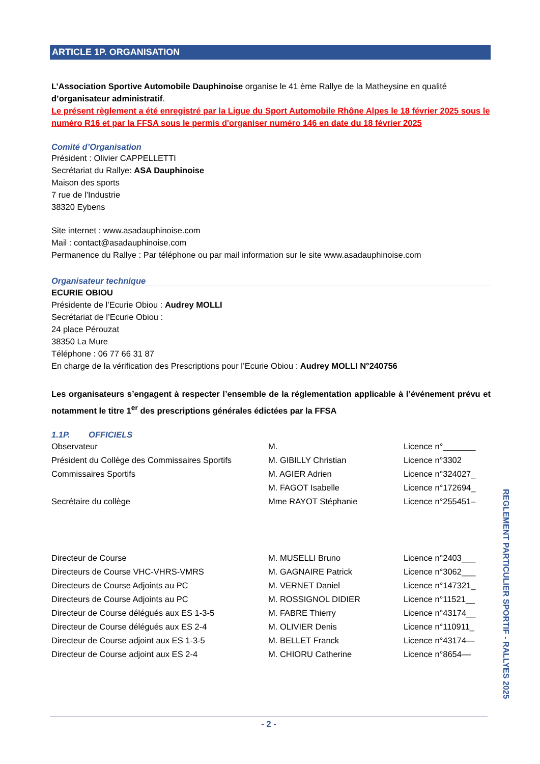ARTICLE 1P. ORGANISATION
L’Association Sportive Automobile Dauphinoise organise le 41 ème Rallye de la Matheysine en qualité d’organisateur administratif.
Le présent règlement a été enregistré par la Ligue du Sport Automobile Rhône Alpes le 18 février 2025 sous le numéro R16 et par la FFSA sous le permis d'organiser numéro 146 en date du 18 février 2025
Comité d’Organisation
Président : Olivier CAPPELLETTI
Secrétariat du Rallye: ASA Dauphinoise
Maison des sports
7 rue de l'Industrie
38320 Eybens
Site internet : www.asadauphinoise.com
Mail : contact@asadauphinoise.com
Permanence du Rallye : Par téléphone ou par mail information sur le site www.asadauphinoise.com
Organisateur technique
ECURIE OBIOU
Présidente de l’Ecurie Obiou : Audrey MOLLI
Secrétariat de l’Ecurie Obiou :
24 place Pérouzat
38350 La Mure
Téléphone : 06 77 66 31 87
En charge de la vérification des Prescriptions pour l’Ecurie Obiou : Audrey MOLLI N°240756
Les organisateurs s’engagent à respecter l’ensemble de la réglementation applicable à l’événement prévu et notamment le titre 1<sup>er</sup> des prescriptions générales édictées par la FFSA
1.1P. OFFICIELS
| Observateur | M. | Licence n°_______ |
| Président du Collège des Commissaires Sportifs | M. GIBILLY Christian | Licence n°3302 |
| Commissaires Sportifs | M. AGIER Adrien | Licence n°324027_ |
| | M. FAGOT Isabelle | Licence n°172694_ |
| Secrétaire du collège | Mme RAYOT Stéphanie | Licence n°255451– |
| Directeur de Course | M. MUSELLI Bruno | Licence n°2403___ |
| Directeurs de Course VHC-VHRS-VMRS | M. GAGNAIRE Patrick | Licence n°3062___ |
| Directeurs de Course Adjoints au PC | M. VERNET Daniel | Licence n°147321_ |
| Directeurs de Course Adjoints au PC | M. ROSSIGNOL DIDIER | Licence n°11521__ |
| Directeur de Course délégués aux ES 1-3-5 | M. FABRE Thierry | Licence n°43174__ |
| Directeur de Course délégués aux ES 2-4 | M. OLIVIER Denis | Licence n°110911_ |
| Directeur de Course adjoint aux ES 1-3-5 | M. BELLET Franck | Licence n°43174— |
| Directeur de Course adjoint aux ES 2-4 | M. CHIORU Catherine | Licence n°8654–– |
REGLEMENT PARTICULIER SPORTIF - RALLYES 2025
- 2 -